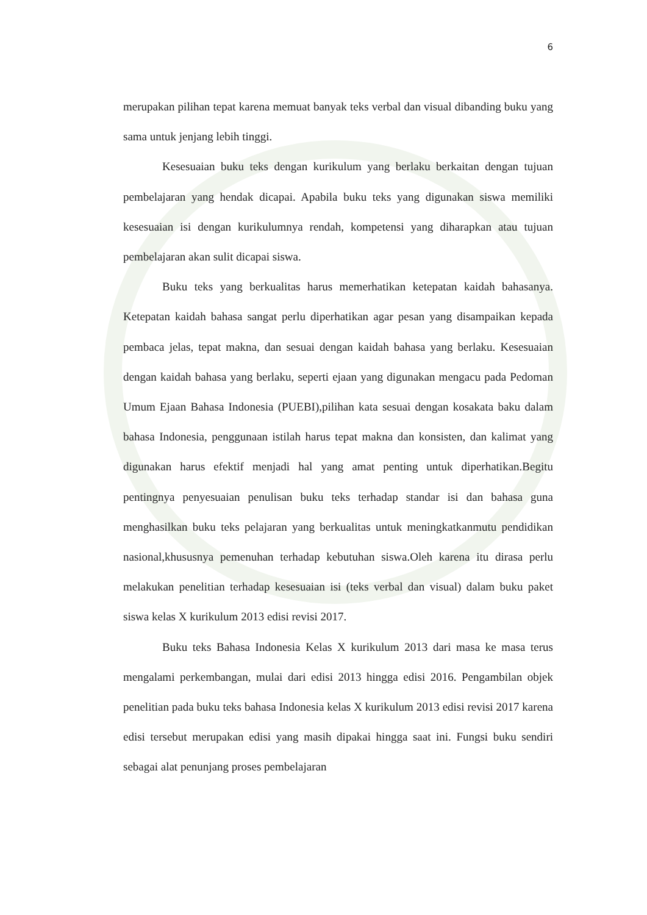6
merupakan pilihan tepat karena memuat banyak teks verbal dan visual dibanding buku yang sama untuk jenjang lebih tinggi.
Kesesuaian buku teks dengan kurikulum yang berlaku berkaitan dengan tujuan pembelajaran yang hendak dicapai. Apabila buku teks yang digunakan siswa memiliki kesesuaian isi dengan kurikulumnya rendah, kompetensi yang diharapkan atau tujuan pembelajaran akan sulit dicapai siswa.
Buku teks yang berkualitas harus memerhatikan ketepatan kaidah bahasanya. Ketepatan kaidah bahasa sangat perlu diperhatikan agar pesan yang disampaikan kepada pembaca jelas, tepat makna, dan sesuai dengan kaidah bahasa yang berlaku. Kesesuaian dengan kaidah bahasa yang berlaku, seperti ejaan yang digunakan mengacu pada Pedoman Umum Ejaan Bahasa Indonesia (PUEBI),pilihan kata sesuai dengan kosakata baku dalam bahasa Indonesia, penggunaan istilah harus tepat makna dan konsisten, dan kalimat yang digunakan harus efektif menjadi hal yang amat penting untuk diperhatikan.Begitu pentingnya penyesuaian penulisan buku teks terhadap standar isi dan bahasa guna menghasilkan buku teks pelajaran yang berkualitas untuk meningkatkanmutu pendidikan nasional,khususnya pemenuhan terhadap kebutuhan siswa.Oleh karena itu dirasa perlu melakukan penelitian terhadap kesesuaian isi (teks verbal dan visual) dalam buku paket siswa kelas X kurikulum 2013 edisi revisi 2017.
Buku teks Bahasa Indonesia Kelas X kurikulum 2013 dari masa ke masa terus mengalami perkembangan, mulai dari edisi 2013 hingga edisi 2016. Pengambilan objek penelitian pada buku teks bahasa Indonesia kelas X kurikulum 2013 edisi revisi 2017 karena edisi tersebut merupakan edisi yang masih dipakai hingga saat ini. Fungsi buku sendiri sebagai alat penunjang proses pembelajaran